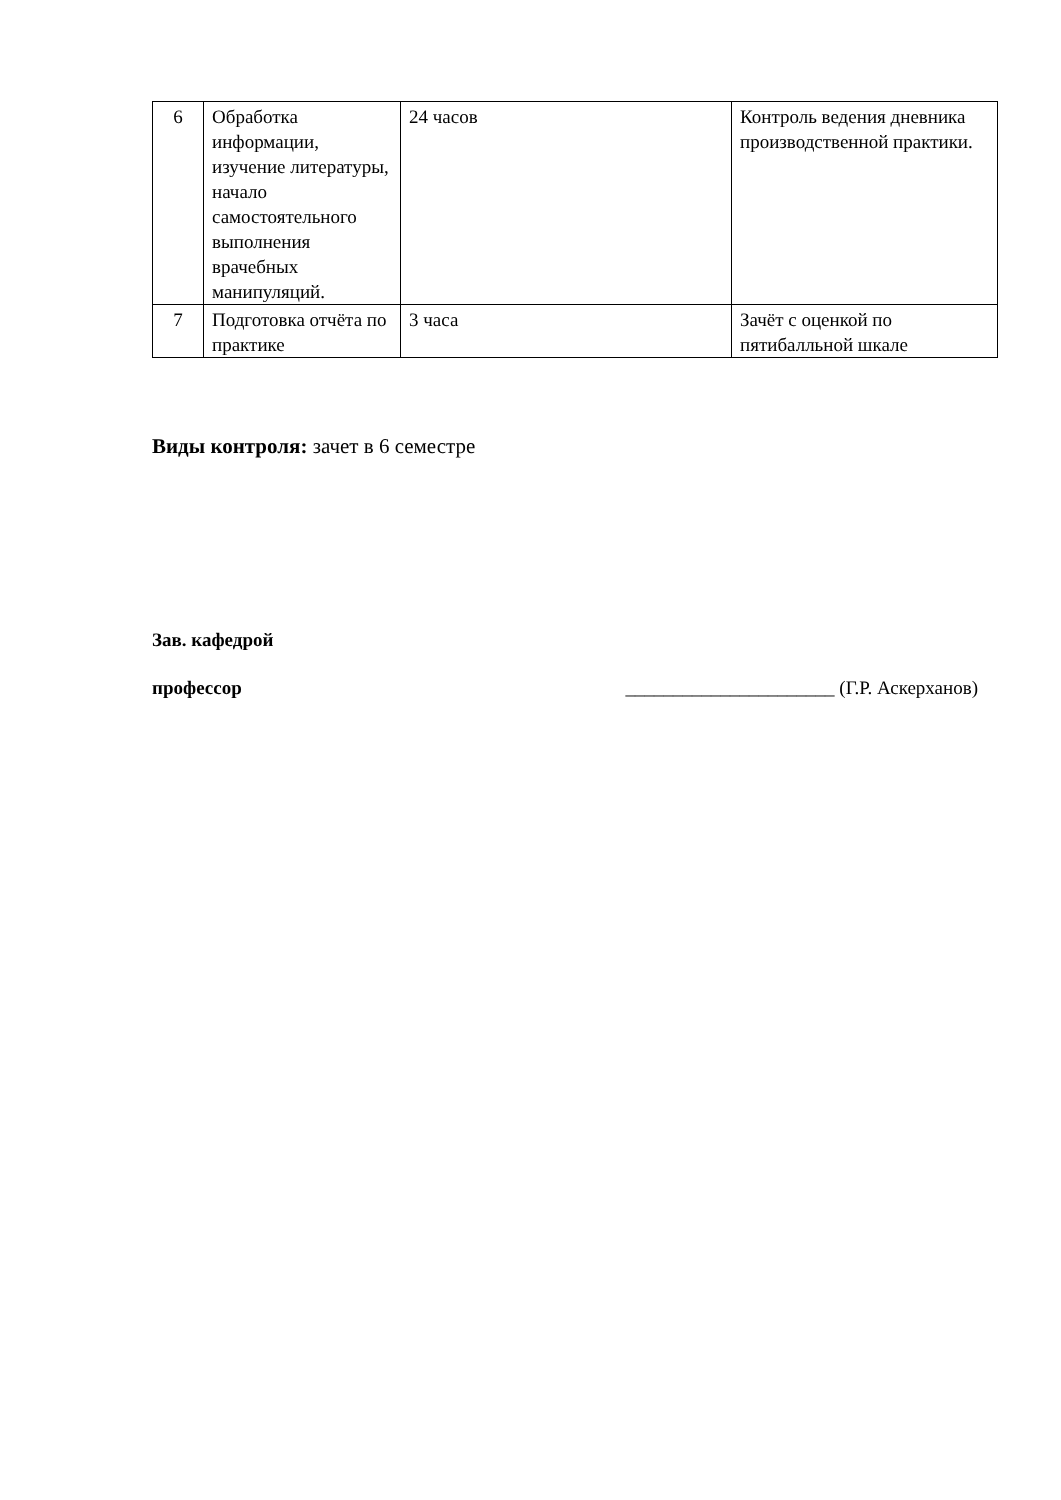| 6 | Обработка информации, изучение литературы, начало самостоятельного выполнения врачебных манипуляций. | 24 часов | Контроль ведения дневника производственной практики. |
| 7 | Подготовка отчёта по практике | 3 часа | Зачёт с оценкой по пятибалльной шкале |
Виды контроля: зачет в 6 семестре
Зав. кафедрой
профессор ______________________ (Г.Р. Аскерханов)